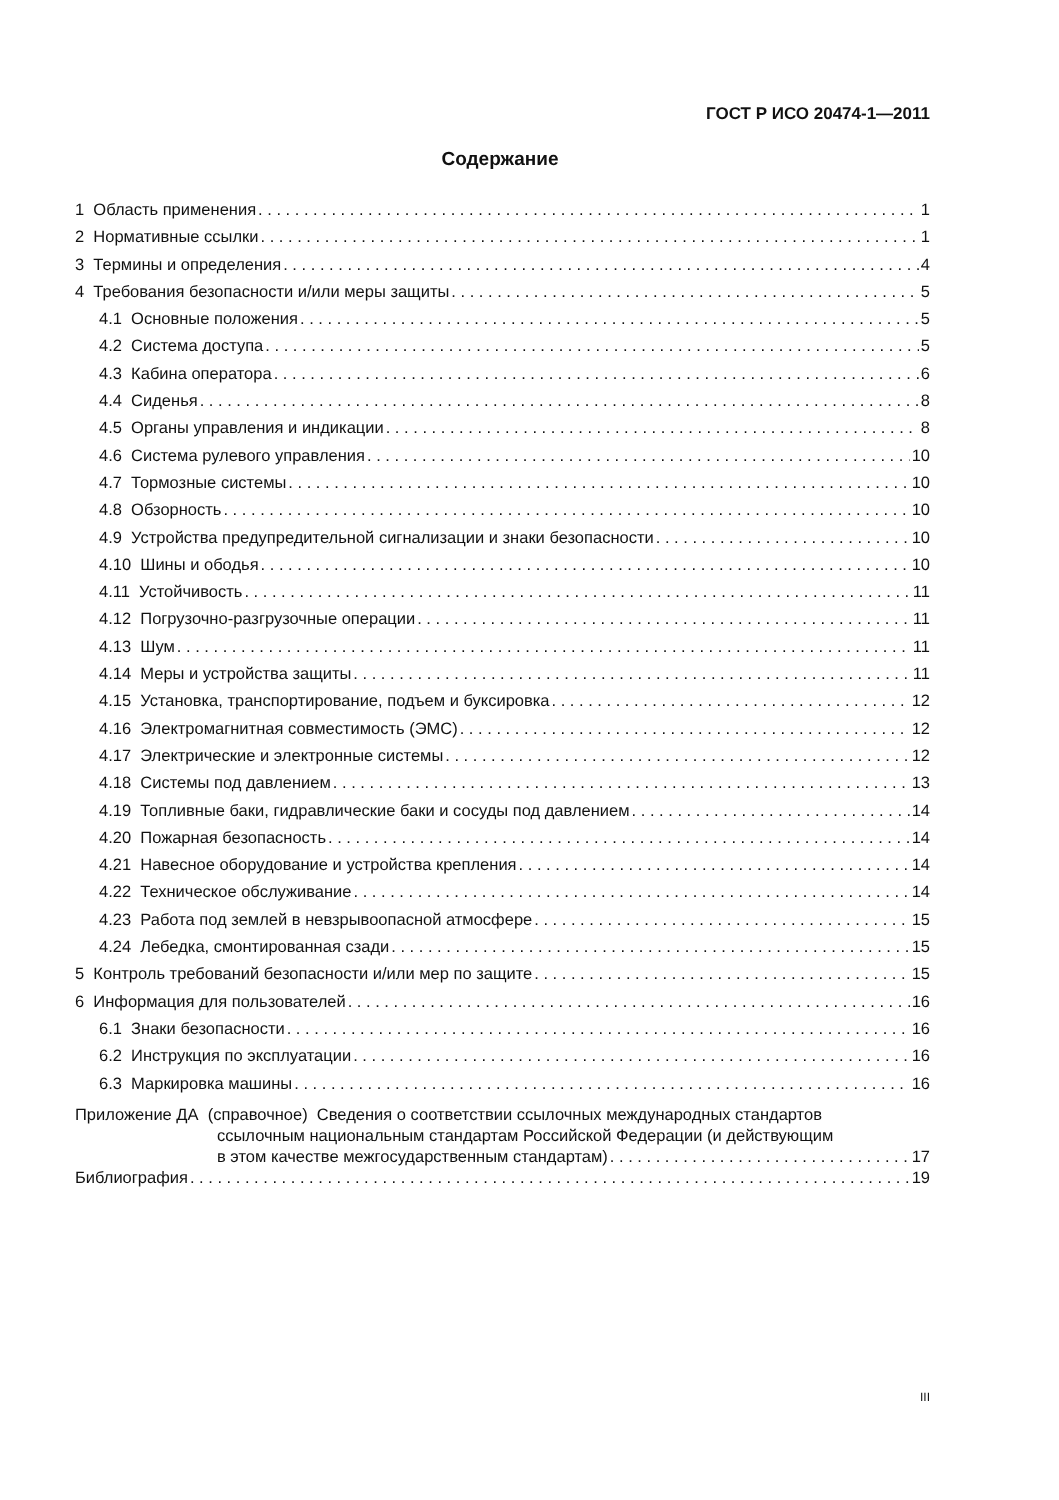ГОСТ Р ИСО 20474-1—2011
Содержание
1 Область применения 1
2 Нормативные ссылки 1
3 Термины и определения 4
4 Требования безопасности и/или меры защиты 5
4.1 Основные положения 5
4.2 Система доступа 5
4.3 Кабина оператора 6
4.4 Сиденья 8
4.5 Органы управления и индикации 8
4.6 Система рулевого управления 10
4.7 Тормозные системы 10
4.8 Обзорность 10
4.9 Устройства предупредительной сигнализации и знаки безопасности 10
4.10 Шины и ободья 10
4.11 Устойчивость 11
4.12 Погрузочно-разгрузочные операции 11
4.13 Шум 11
4.14 Меры и устройства защиты 11
4.15 Установка, транспортирование, подъем и буксировка 12
4.16 Электромагнитная совместимость (ЭМС) 12
4.17 Электрические и электронные системы 12
4.18 Системы под давлением 13
4.19 Топливные баки, гидравлические баки и сосуды под давлением 14
4.20 Пожарная безопасность 14
4.21 Навесное оборудование и устройства крепления 14
4.22 Техническое обслуживание 14
4.23 Работа под землей в невзрывоопасной атмосфере 15
4.24 Лебедка, смонтированная сзади 15
5 Контроль требований безопасности и/или мер по защите 15
6 Информация для пользователей 16
6.1 Знаки безопасности 16
6.2 Инструкция по эксплуатации 16
6.3 Маркировка машины 16
Приложение ДА (справочное) Сведения о соответствии ссылочных международных стандартов
ссылочным национальным стандартам Российской Федерации (и действующим
в этом качестве межгосударственным стандартам) 17
Библиография 19
III